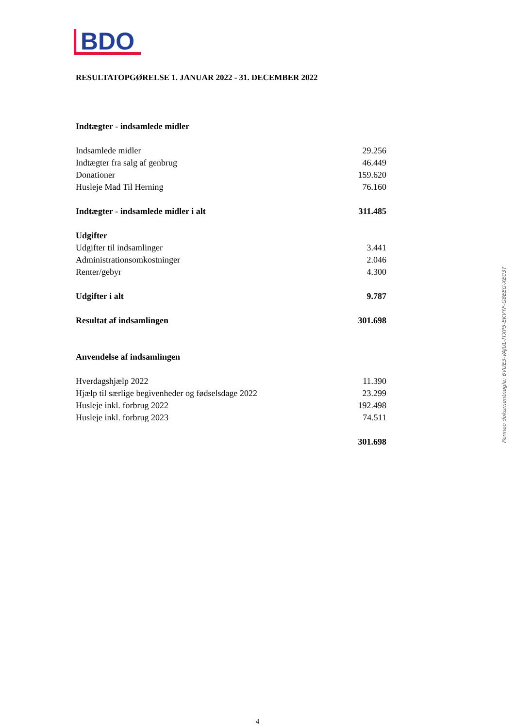BDO
RESULTATOPGØRELSE 1. JANUAR 2022 - 31. DECEMBER 2022
| Indtægter - indsamlede midler | |
| Indsamlede midler | 29.256 |
| Indtægter fra salg af genbrug | 46.449 |
| Donationer | 159.620 |
| Husleje Mad Til Herning | 76.160 |
| Indtægter - indsamlede midler i alt | 311.485 |
| Udgifter | |
| Udgifter til indsamlinger | 3.441 |
| Administrationsomkostninger | 2.046 |
| Renter/gebyr | 4.300 |
| Udgifter i alt | 9.787 |
| Resultat af indsamlingen | 301.698 |
| Anvendelse af indsamlingen | |
| Hverdagshjælp 2022 | 11.390 |
| Hjælp til særlige begivenheder og fødselsdage 2022 | 23.299 |
| Husleje inkl. forbrug 2022 | 192.498 |
| Husleje inkl. forbrug 2023 | 74.511 |
| | 301.698 |
Penneo dokumentnøgle: 6VUE3-VAJUL-ITXP5-EKVYF-G8EEG-XE03T
4